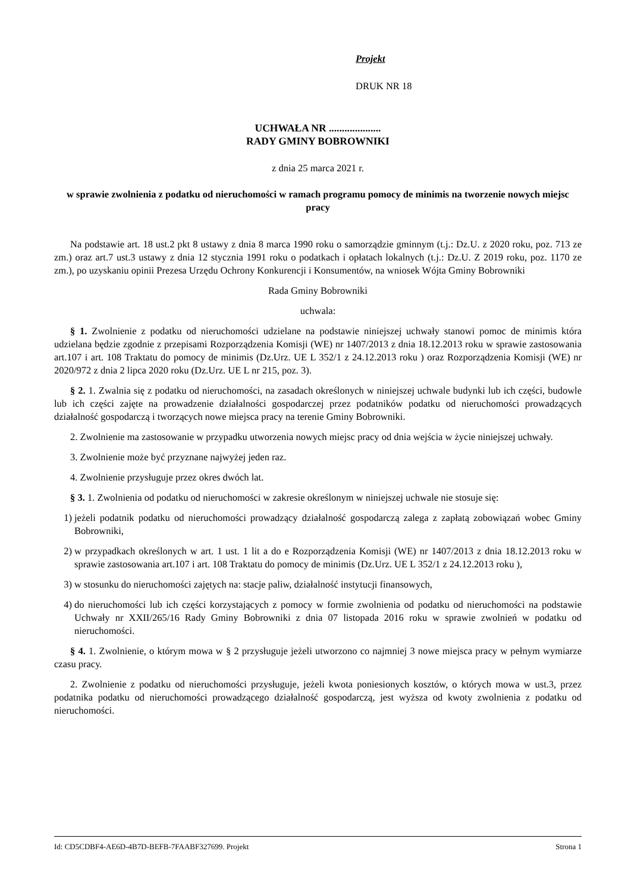Projekt
DRUK NR 18
UCHWAŁA NR ....................
RADY GMINY BOBROWNIKI
z dnia 25 marca 2021 r.
w sprawie zwolnienia z podatku od nieruchomości w ramach programu pomocy de minimis na tworzenie nowych miejsc pracy
Na podstawie art. 18 ust.2 pkt 8 ustawy z dnia 8 marca 1990 roku o samorządzie gminnym (t.j.: Dz.U. z 2020 roku, poz. 713 ze zm.) oraz art.7 ust.3 ustawy z dnia 12 stycznia 1991 roku o podatkach i opłatach lokalnych (t.j.: Dz.U. Z 2019 roku, poz. 1170 ze zm.), po uzyskaniu opinii Prezesa Urzędu Ochrony Konkurencji i Konsumentów, na wniosek Wójta Gminy Bobrowniki
Rada Gminy Bobrowniki
uchwala:
§ 1. Zwolnienie z podatku od nieruchomości udzielane na podstawie niniejszej uchwały stanowi pomoc de minimis która udzielana będzie zgodnie z przepisami Rozporządzenia Komisji (WE) nr 1407/2013 z dnia 18.12.2013 roku w sprawie zastosowania art.107 i art. 108 Traktatu do pomocy de minimis (Dz.Urz. UE L 352/1 z 24.12.2013 roku ) oraz Rozporządzenia Komisji (WE) nr 2020/972 z dnia 2 lipca 2020 roku (Dz.Urz. UE L nr 215, poz. 3).
§ 2. 1. Zwalnia się z podatku od nieruchomości, na zasadach określonych w niniejszej uchwale budynki lub ich części, budowle lub ich części zajęte na prowadzenie działalności gospodarczej przez podatników podatku od nieruchomości prowadzących działalność gospodarczą i tworzących nowe miejsca pracy na terenie Gminy Bobrowniki.
2. Zwolnienie ma zastosowanie w przypadku utworzenia nowych miejsc pracy od dnia wejścia w życie niniejszej uchwały.
3. Zwolnienie może być przyznane najwyżej jeden raz.
4. Zwolnienie przysługuje przez okres dwóch lat.
§ 3. 1. Zwolnienia od podatku od nieruchomości w zakresie określonym w niniejszej uchwale nie stosuje się:
1) jeżeli podatnik podatku od nieruchomości prowadzący działalność gospodarczą zalega z zapłatą zobowiązań wobec Gminy Bobrowniki,
2) w przypadkach określonych w art. 1 ust. 1 lit a do e Rozporządzenia Komisji (WE) nr 1407/2013 z dnia 18.12.2013 roku w sprawie zastosowania art.107 i art. 108 Traktatu do pomocy de minimis (Dz.Urz. UE L 352/1 z 24.12.2013 roku ),
3) w stosunku do nieruchomości zajętych na: stacje paliw, działalność instytucji finansowych,
4) do nieruchomości lub ich części korzystających z pomocy w formie zwolnienia od podatku od nieruchomości na podstawie Uchwały nr XXII/265/16 Rady Gminy Bobrowniki z dnia 07 listopada 2016 roku w sprawie zwolnień w podatku od nieruchomości.
§ 4. 1. Zwolnienie, o którym mowa w § 2 przysługuje jeżeli utworzono co najmniej 3 nowe miejsca pracy w pełnym wymiarze czasu pracy.
2. Zwolnienie z podatku od nieruchomości przysługuje, jeżeli kwota poniesionych kosztów, o których mowa w ust.3, przez podatnika podatku od nieruchomości prowadzącego działalność gospodarczą, jest wyższa od kwoty zwolnienia z podatku od nieruchomości.
Id: CD5CDBF4-AE6D-4B7D-BEFB-7FAABF327699. Projekt Strona 1